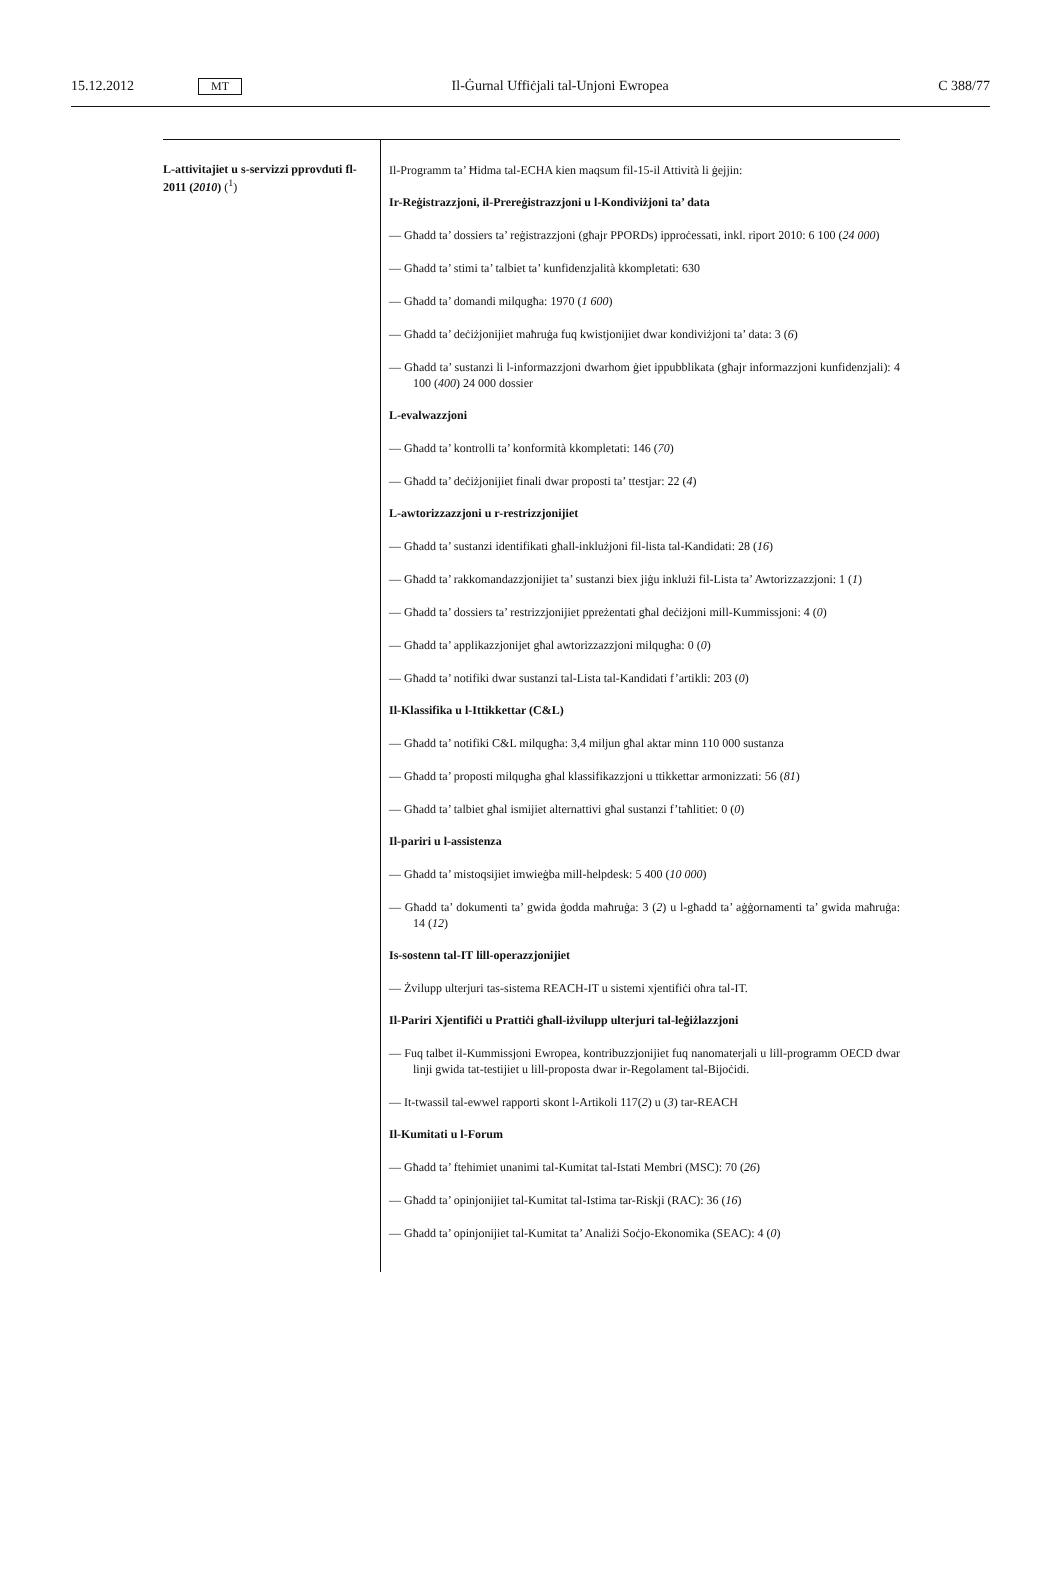15.12.2012 MT Il-Ġurnal Uffiċjali tal-Unjoni Ewropea C 388/77
| L-attivitajiet u s-servizzi pprovduti fl-2011 ( 2010 ) (<sup>1</sup>) | Il-Programm ta’ Ħidma tal-ECHA kien maqsum fil-15-il Attività li ġejjin: Ir-Reġistrazzjoni, il-Prereġistrazzjoni u l-Kondiviżjoni ta’ data — Għadd ta’ dossiers ta’ reġistrazzjoni (għajr PPORDs) ipproċessati, inkl. riport 2010: 6 100 ( 24 000 ) — Għadd ta’ stimi ta’ talbiet ta’ kunfidenzjalità kkompletati: 630 — Għadd ta’ domandi milqugħa: 1970 ( 1 600 ) — Għadd ta’ deċiżjonijiet maħruġa fuq kwistjonijiet dwar kondiviżjoni ta’ data: 3 ( 6 ) — Għadd ta’ sustanzi li l-informazzjoni dwarhom ġiet ippubblikata (għajr informazzjoni kunfidenzjali): 4 100 ( 400 ) 24 000 dossier L-evalwazzjoni — Għadd ta’ kontrolli ta’ konformità kkompletati: 146 ( 70 ) — Għadd ta’ deċiżjonijiet finali dwar proposti ta’ ttestjar: 22 ( 4 ) L-awtorizzazzjoni u r-restrizzjonijiet — Għadd ta’ sustanzi identifikati għall-inklużjoni fil-lista tal-Kandidati: 28 ( 16 ) — Għadd ta’ rakkomandazzjonijiet ta’ sustanzi biex jiġu inklużi fil-Lista ta’ Awtorizzazzjoni: 1 ( 1 ) — Għadd ta’ dossiers ta’ restrizzjonijiet ppreżentati għal deċiżjoni mill-Kummissjoni: 4 ( 0 ) — Għadd ta’ applikazzjonijet għal awtorizzazzjoni milqugħa: 0 ( 0 ) — Għadd ta’ notifiki dwar sustanzi tal-Lista tal-Kandidati f’artikli: 203 ( 0 ) Il-Klassifika u l-Ittikkettar (C&L) — Għadd ta’ notifiki C&L milqugħa: 3,4 miljun għal aktar minn 110 000 sustanza — Għadd ta’ proposti milqugħa għal klassifikazzjoni u ttikkettar armonizzati: 56 ( 81 ) — Għadd ta’ talbiet għal ismijiet alternattivi għal sustanzi f’taħlitiet: 0 ( 0 ) Il-pariri u l-assistenza — Għadd ta’ mistoqsijiet imwieġba mill-helpdesk: 5 400 ( 10 000 ) — Għadd ta’ dokumenti ta’ gwida ġodda maħruġa: 3 ( 2 ) u l-għadd ta’ aġġornamenti ta’ gwida maħruġa: 14 ( 12 ) Is-sostenn tal-IT lill-operazzjonijiet — Żvilupp ulterjuri tas-sistema REACH-IT u sistemi xjentifiċi oħra tal-IT. Il-Pariri Xjentifiċi u Prattiċi għall-iżvilupp ulterjuri tal-leġiżlazzjoni — Fuq talbet il-Kummissjoni Ewropea, kontribuzzjonijiet fuq nanomaterjali u lill-programm OECD dwar linji gwida tat-testijiet u lill-proposta dwar ir-Regolament tal-Bijoċidi. — It-twassil tal-ewwel rapporti skont l-Artikoli 117( 2 ) u ( 3 ) tar-REACH Il-Kumitati u l-Forum — Għadd ta’ ftehimiet unanimi tal-Kumitat tal-Istati Membri (MSC): 70 ( 26 ) — Għadd ta’ opinjonijiet tal-Kumitat tal-Istima tar-Riskji (RAC): 36 ( 16 ) — Għadd ta’ opinjonijiet tal-Kumitat ta’ Analiżi Soċjo-Ekonomika (SEAC): 4 ( 0 ) |